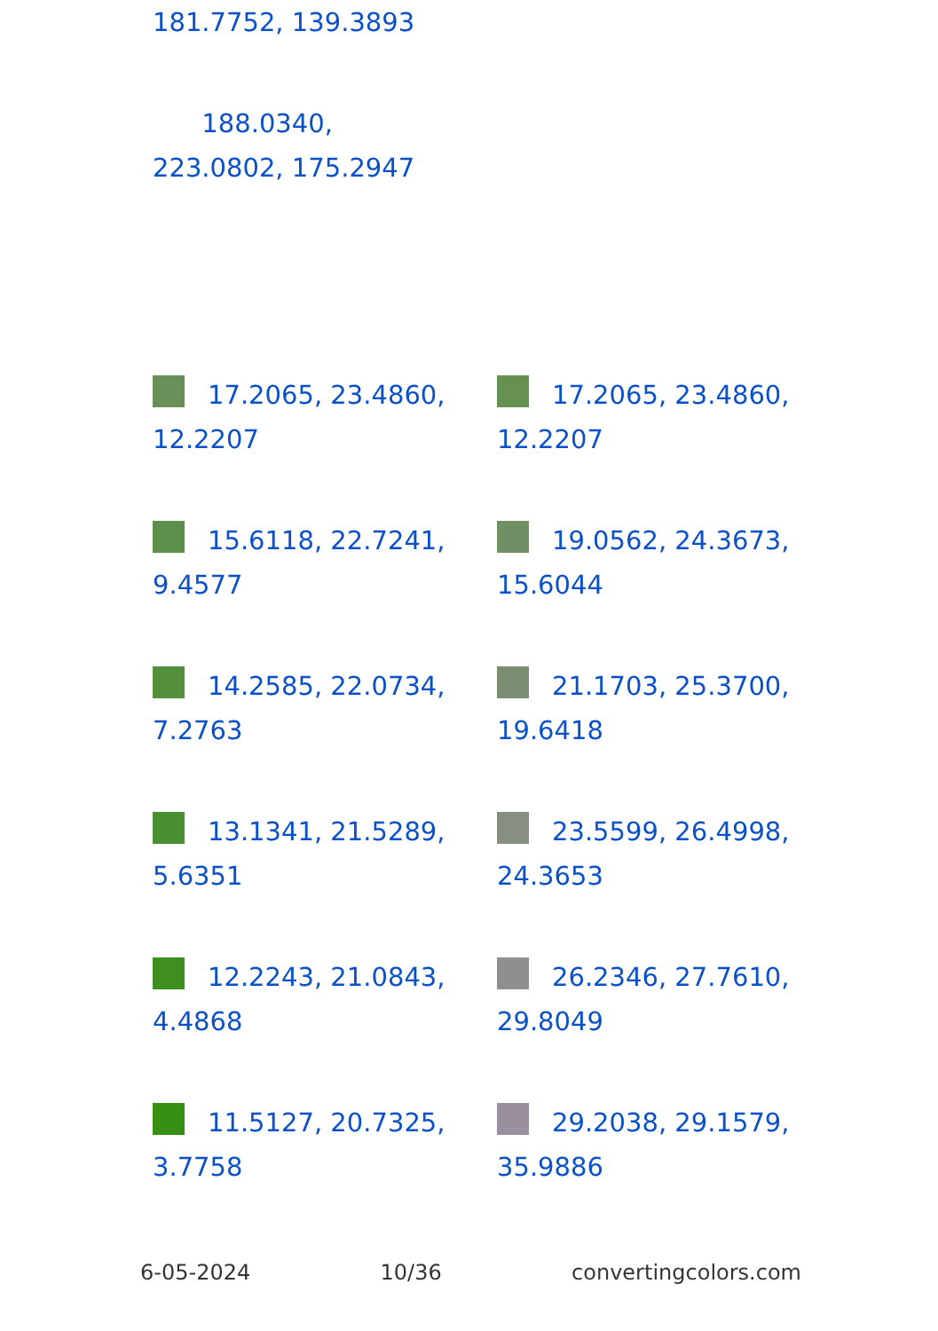181.7752, 139.3893
188.0340,
223.0802, 175.2947
17.2065, 23.4860, 12.2207
17.2065, 23.4860, 12.2207
15.6118, 22.7241, 9.4577
19.0562, 24.3673, 15.6044
14.2585, 22.0734, 7.2763
21.1703, 25.3700, 19.6418
13.1341, 21.5289, 5.6351
23.5599, 26.4998, 24.3653
12.2243, 21.0843, 4.4868
26.2346, 27.7610, 29.8049
11.5127, 20.7325, 3.7758
29.2038, 29.1579, 35.9886
6-05-2024 10/36 convertingcolors.com